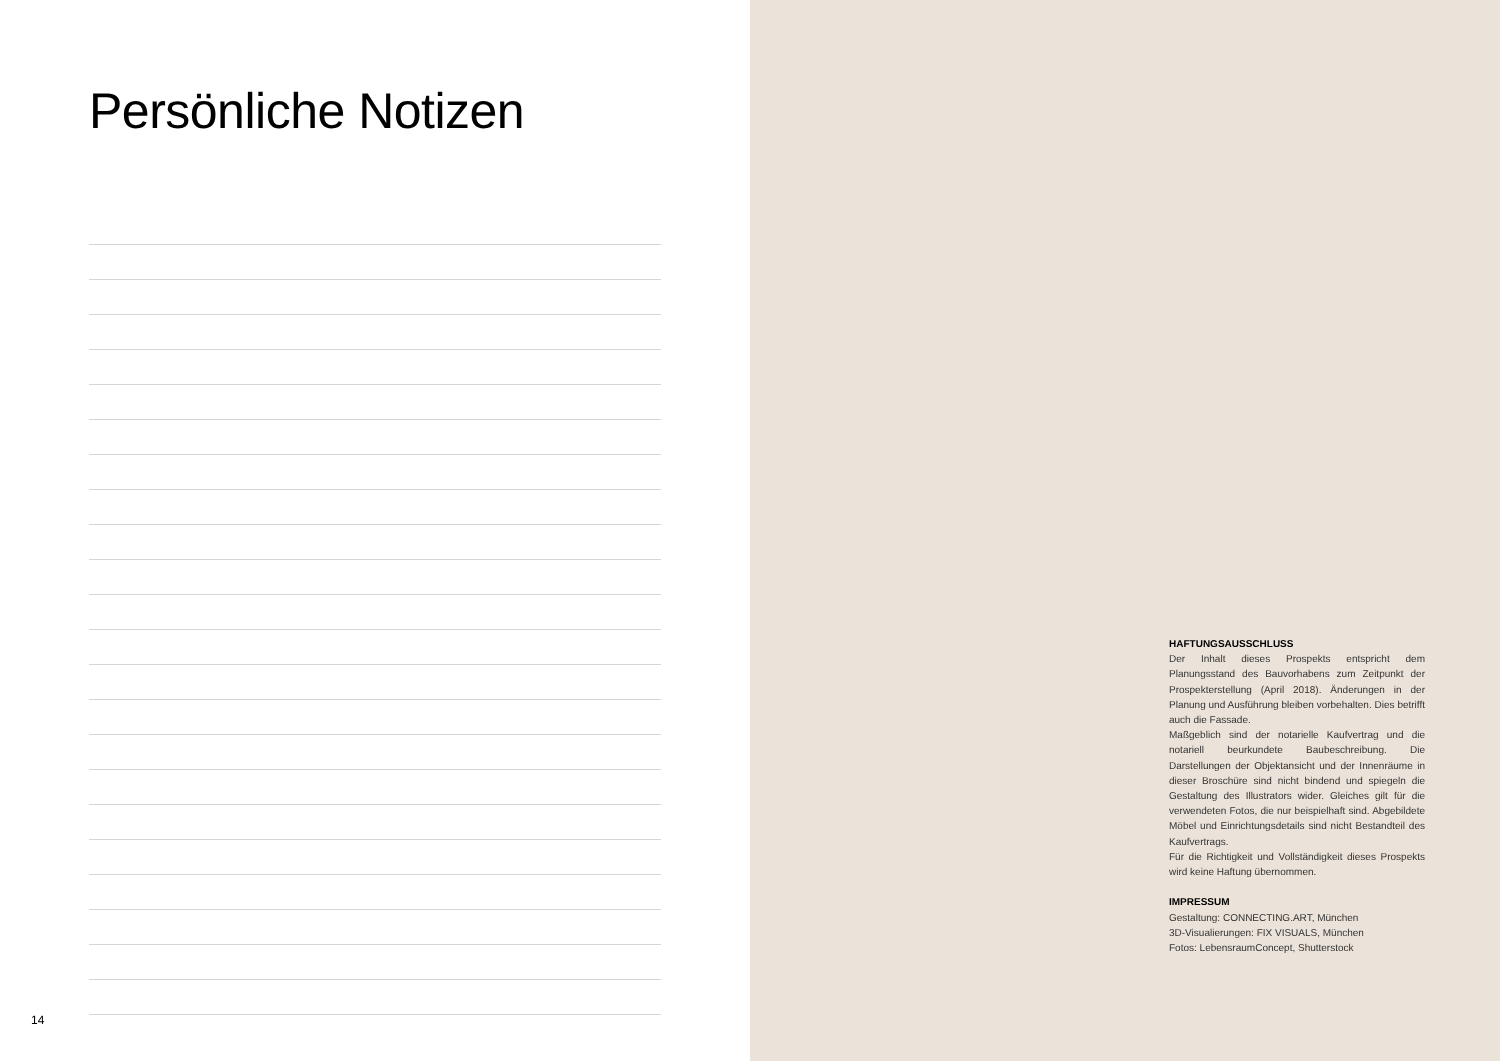Persönliche Notizen
14
HAFTUNGSAUSSCHLUSS
Der Inhalt dieses Prospekts entspricht dem Planungsstand des Bauvorhabens zum Zeitpunkt der Prospekterstellung (April 2018). Änderungen in der Planung und Ausführung bleiben vorbehalten. Dies betrifft auch die Fassade.
Maßgeblich sind der notarielle Kaufvertrag und die notariell beurkundete Baubeschreibung. Die Darstellungen der Objektansicht und der Innenräume in dieser Broschüre sind nicht bindend und spiegeln die Gestaltung des Illustrators wider. Gleiches gilt für die verwendeten Fotos, die nur beispielhaft sind. Abgebildete Möbel und Einrichtungsdetails sind nicht Bestandteil des Kaufvertrags.
Für die Richtigkeit und Vollständigkeit dieses Prospekts wird keine Haftung übernommen.
IMPRESSUM
Gestaltung: CONNECTING.ART, München
3D-Visualierungen: FIX VISUALS, München
Fotos: LebensraumConcept, Shutterstock